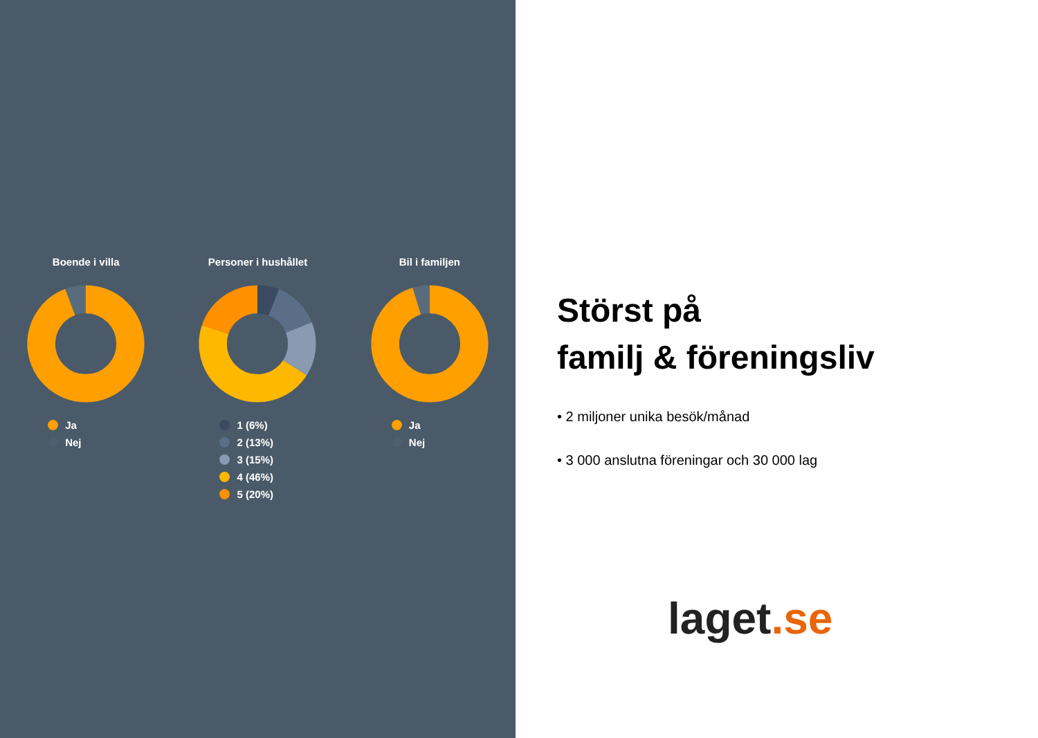Boende i villa
Ja
Nej
Personer i hushållet
1 (6%)
2 (13%)
3 (15%)
4 (46%)
5 (20%)
Bil i familjen
Ja
Nej
Störst på
familj & föreningsliv
• 2 miljoner unika besök/månad
• 3 000 anslutna föreningar och 30 000 lag
laget.se